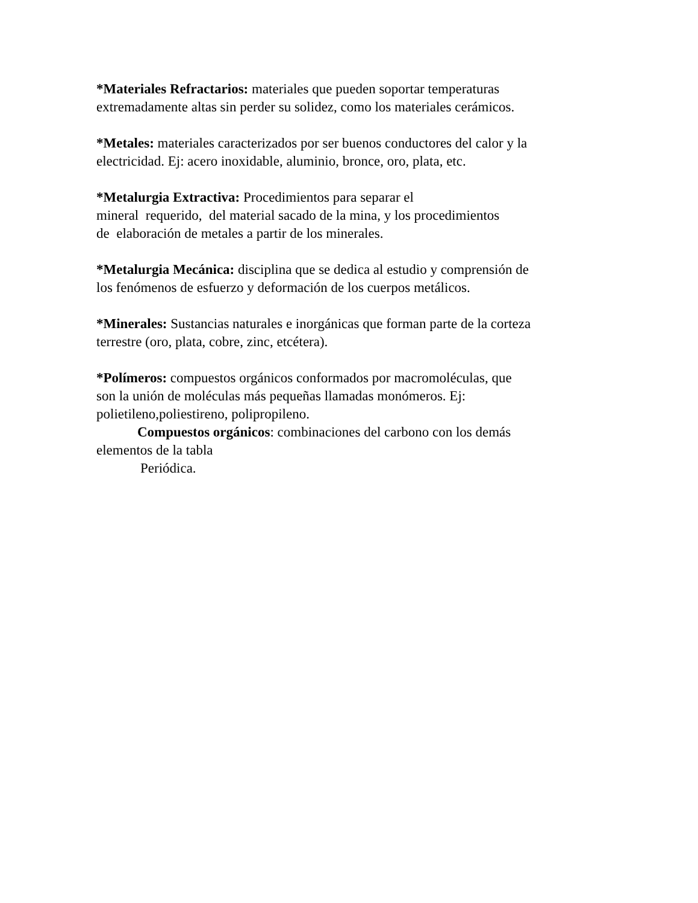*Materiales Refractarios: materiales que pueden soportar temperaturas
extremadamente altas sin perder su solidez, como los materiales cerámicos.
*Metales: materiales caracterizados por ser buenos conductores del calor y la
electricidad. Ej: acero inoxidable, aluminio, bronce, oro, plata, etc.
*Metalurgia Extractiva: Procedimientos para separar el
mineral requerido, del material sacado de la mina, y los procedimientos
de elaboración de metales a partir de los minerales.
*Metalurgia Mecánica: disciplina que se dedica al estudio y comprensión de
los fenómenos de esfuerzo y deformación de los cuerpos metálicos.
*Minerales: Sustancias naturales e inorgánicas que forman parte de la corteza
terrestre (oro, plata, cobre, zinc, etcétera).
*Polímeros: compuestos orgánicos conformados por macromoléculas, que
son la unión de moléculas más pequeñas llamadas monómeros. Ej:
polietileno,poliestireno, polipropileno.
Compuestos orgánicos: combinaciones del carbono con los demás
elementos de la tabla
Periódica.